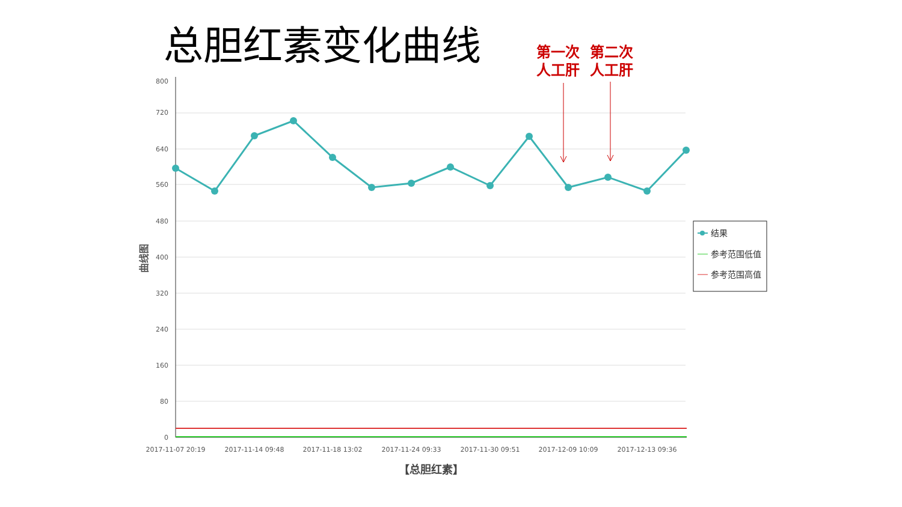总胆红素变化曲线
第一次
人工肝
第二次
人工肝
800
720
640
560
480
400
320
240
160
80
0
2017-11-07 20:19
2017-11-14 09:48
2017-11-18 13:02
2017-11-24 09:33
2017-11-30 09:51
2017-12-09 10:09
2017-12-13 09:36
【总胆红素】
曲线图
结果
参考范围低值
参考范围高值